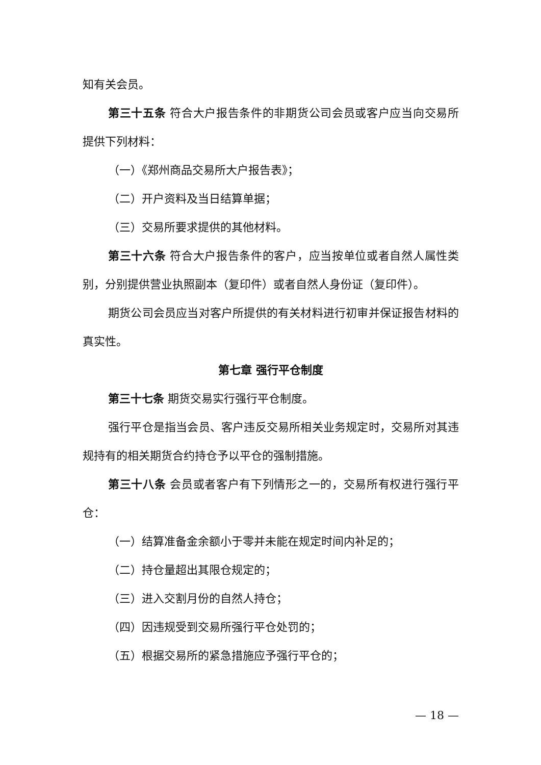知有关会员。
第三十五条 符合大户报告条件的非期货公司会员或客户应当向交易所提供下列材料：
（一）《郑州商品交易所大户报告表》；
（二）开户资料及当日结算单据；
（三）交易所要求提供的其他材料。
第三十六条 符合大户报告条件的客户，应当按单位或者自然人属性类别，分别提供营业执照副本（复印件）或者自然人身份证（复印件）。
期货公司会员应当对客户所提供的有关材料进行初审并保证报告材料的真实性。
第七章 强行平仓制度
第三十七条 期货交易实行强行平仓制度。
强行平仓是指当会员、客户违反交易所相关业务规定时，交易所对其违规持有的相关期货合约持仓予以平仓的强制措施。
第三十八条 会员或者客户有下列情形之一的，交易所有权进行强行平仓：
（一）结算准备金余额小于零并未能在规定时间内补足的；
（二）持仓量超出其限仓规定的；
（三）进入交割月份的自然人持仓；
（四）因违规受到交易所强行平仓处罚的；
（五）根据交易所的紧急措施应予强行平仓的；
— 18 —